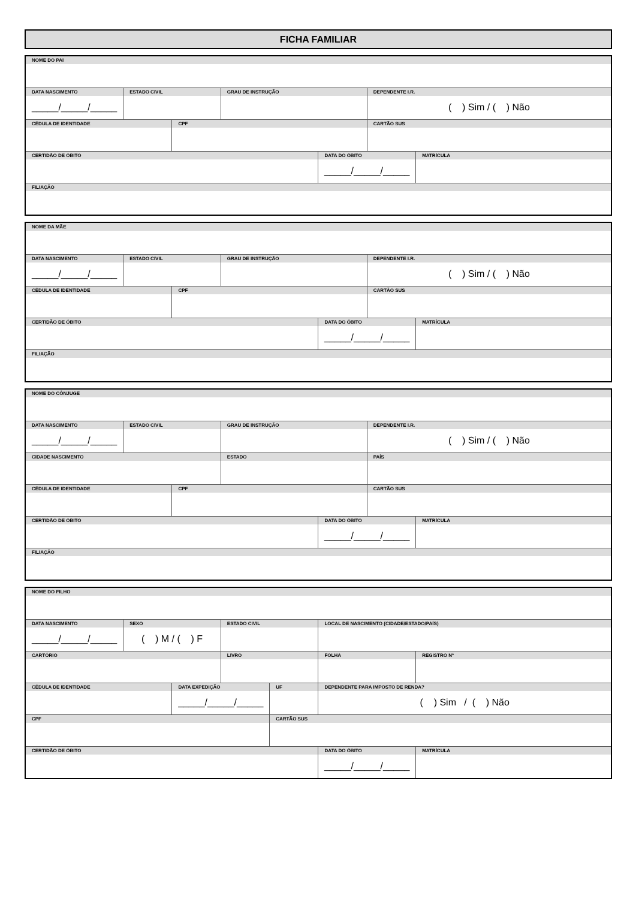FICHA FAMILIAR
| NOME DO PAI | | | | | | |
| DATA NASCIMENTO _____/_____/_____ | ESTADO CIVIL | | GRAU DE INSTRUÇÃO | | DEPENDENTE I.R. ( ) Sim / ( ) Não | |
| CÉDULA DE IDENTIDADE | | CPF | | | CARTÃO SUS | |
| CERTIDÃO DE ÓBITO | | | | DATA DO ÓBITO _____/_____/_____ | | MATRÍCULA |
| FILIAÇÃO | | | | | | |
| NOME DA MÃE | | | | | | |
| DATA NASCIMENTO _____/_____/_____ | ESTADO CIVIL | | GRAU DE INSTRUÇÃO | | DEPENDENTE I.R. ( ) Sim / ( ) Não | |
| CÉDULA DE IDENTIDADE | | CPF | | | CARTÃO SUS | |
| CERTIDÃO DE ÓBITO | | | | DATA DO ÓBITO _____/_____/_____ | | MATRÍCULA |
| FILIAÇÃO | | | | | | |
| NOME DO CÔNJUGE | | | | | | |
| DATA NASCIMENTO _____/_____/_____ | ESTADO CIVIL | | GRAU DE INSTRUÇÃO | | DEPENDENTE I.R. ( ) Sim / ( ) Não | |
| CIDADE NASCIMENTO | | | ESTADO | | PAÍS | |
| CÉDULA DE IDENTIDADE | | CPF | | | CARTÃO SUS | |
| CERTIDÃO DE ÓBITO | | | | DATA DO ÓBITO _____/_____/_____ | | MATRÍCULA |
| FILIAÇÃO | | | | | | |
| NOME DO FILHO | | | | | | |
| DATA NASCIMENTO _____/_____/_____ | SEXO ( ) M / ( ) F | | ESTADO CIVIL | | LOCAL DE NASCIMENTO (CIDADE/ESTADO/PAÍS) | |
| CARTÓRIO | | | LIVRO | | FOLHA | REGISTRO Nº |
| CÉDULA DE IDENTIDADE | | DATA EXPEDIÇÃO _____/_____/_____ | | UF | DEPENDENTE PARA IMPOSTO DE RENDA? ( ) Sim / ( ) Não | |
| CPF | | | | CARTÃO SUS | | |
| CERTIDÃO DE ÓBITO | | | | | DATA DO ÓBITO _____/_____/_____ | MATRÍCULA |